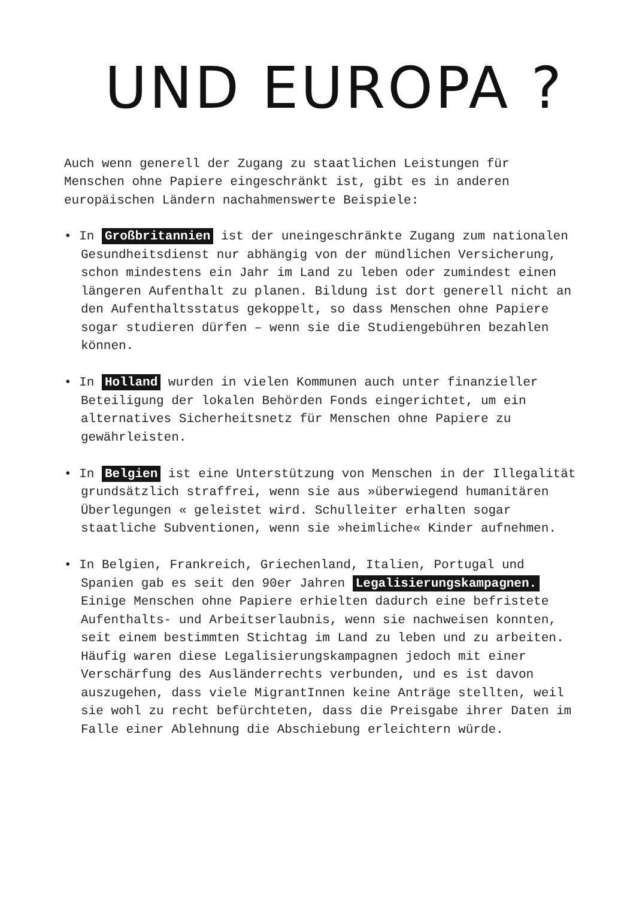UND EUROPA ?
Auch wenn generell der Zugang zu staatlichen Leistungen für Menschen ohne Papiere eingeschränkt ist, gibt es in anderen europäischen Ländern nachahmenswerte Beispiele:
• In Großbritannien ist der uneingeschränkte Zugang zum nationalen Gesundheitsdienst nur abhängig von der mündlichen Versicherung, schon mindestens ein Jahr im Land zu leben oder zumindest einen längeren Aufenthalt zu planen. Bildung ist dort generell nicht an den Aufenthaltsstatus gekoppelt, so dass Menschen ohne Papiere sogar studieren dürfen – wenn sie die Studiengebühren bezahlen können.
• In Holland wurden in vielen Kommunen auch unter finanzieller Beteiligung der lokalen Behörden Fonds eingerichtet, um ein alternatives Sicherheitsnetz für Menschen ohne Papiere zu gewährleisten.
• In Belgien ist eine Unterstützung von Menschen in der Illegalität grundsätzlich straffrei, wenn sie aus »überwiegend humanitären Überlegungen « geleistet wird. Schulleiter erhalten sogar staatliche Subventionen, wenn sie »heimliche« Kinder aufnehmen.
• In Belgien, Frankreich, Griechenland, Italien, Portugal und Spanien gab es seit den 90er Jahren Legalisierungskampagnen. Einige Menschen ohne Papiere erhielten dadurch eine befristete Aufenthalts- und Arbeitserlaubnis, wenn sie nachweisen konnten, seit einem bestimmten Stichtag im Land zu leben und zu arbeiten. Häufig waren diese Legalisierungskampagnen jedoch mit einer Verschärfung des Ausländerrechts verbunden, und es ist davon auszugehen, dass viele MigrantInnen keine Anträge stellten, weil sie wohl zu recht befürchteten, dass die Preisgabe ihrer Daten im Falle einer Ablehnung die Abschiebung erleichtern würde.